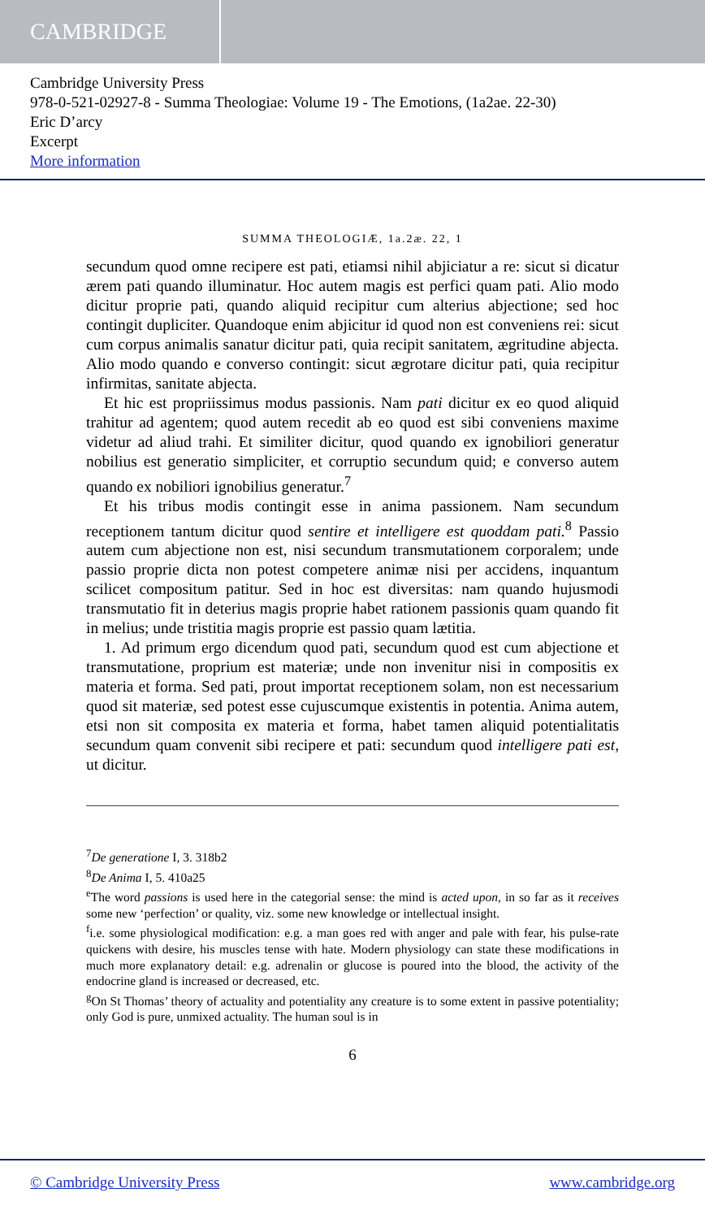CAMBRIDGE
Cambridge University Press
978-0-521-02927-8 - Summa Theologiae: Volume 19 - The Emotions, (1a2ae. 22-30)
Eric D’arcy
Excerpt
More information
SUMMA THEOLOGIÆ, 1a.2æ. 22, 1
secundum quod omne recipere est pati, etiamsi nihil abjiciatur a re: sicut si dicatur ærem pati quando illuminatur. Hoc autem magis est perfici quam pati. Alio modo dicitur proprie pati, quando aliquid recipitur cum alterius abjectione; sed hoc contingit dupliciter. Quandoque enim abjicitur id quod non est conveniens rei: sicut cum corpus animalis sanatur dicitur pati, quia recipit sanitatem, ægritudine abjecta. Alio modo quando e converso contingit: sicut ægrotare dicitur pati, quia recipitur infirmitas, sanitate abjecta.
Et hic est propriissimus modus passionis. Nam pati dicitur ex eo quod aliquid trahitur ad agentem; quod autem recedit ab eo quod est sibi conveniens maxime videtur ad aliud trahi. Et similiter dicitur, quod quando ex ignobiliori generatur nobilius est generatio simpliciter, et corruptio secundum quid; e converso autem quando ex nobiliori ignobilius generatur.<sup>7</sup>
Et his tribus modis contingit esse in anima passionem. Nam secundum receptionem tantum dicitur quod sentire et intelligere est quoddam pati.<sup>8</sup> Passio autem cum abjectione non est, nisi secundum transmutationem corporalem; unde passio proprie dicta non potest competere animæ nisi per accidens, inquantum scilicet compositum patitur. Sed in hoc est diversitas: nam quando hujusmodi transmutatio fit in deterius magis proprie habet rationem passionis quam quando fit in melius; unde tristitia magis proprie est passio quam lætitia.
1. Ad primum ergo dicendum quod pati, secundum quod est cum abjectione et transmutatione, proprium est materiæ; unde non invenitur nisi in compositis ex materia et forma. Sed pati, prout importat receptionem solam, non est necessarium quod sit materiæ, sed potest esse cujuscumque existentis in potentia. Anima autem, etsi non sit composita ex materia et forma, habet tamen aliquid potentialitatis secundum quam convenit sibi recipere et pati: secundum quod intelligere pati est, ut dicitur.
<sup>7</sup> De generatione I, 3. 318b2
<sup>8</sup> De Anima I, 5. 410a25
<sup>e</sup> The word passions is used here in the categorial sense: the mind is acted upon, in so far as it receives some new ‘perfection’ or quality, viz. some new knowledge or intellectual insight.
<sup>f</sup> i.e. some physiological modification: e.g. a man goes red with anger and pale with fear, his pulse-rate quickens with desire, his muscles tense with hate. Modern physiology can state these modifications in much more explanatory detail: e.g. adrenalin or glucose is poured into the blood, the activity of the endocrine gland is increased or decreased, etc.
<sup>g</sup> On St Thomas’ theory of actuality and potentiality any creature is to some extent in passive potentiality; only God is pure, unmixed actuality. The human soul is in
6
© Cambridge University Press www.cambridge.org